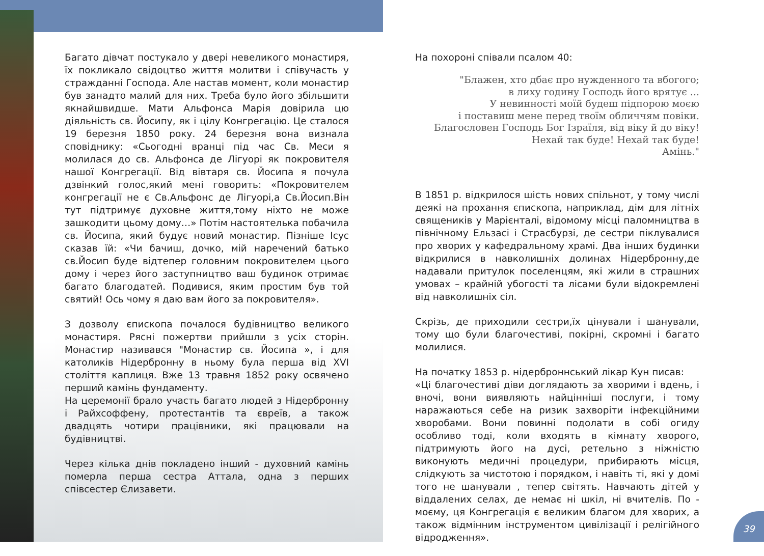Багато дівчат постукало у двері невеликого монастиря, їх покликало свідоцтво життя молитви і співучасть у стражданні Господа. Але настав момент, коли монастир був занадто малий для них. Треба було його збільшити якнайшвидше. Мати Альфонса Марія довірила цю діяльність св. Йосипу, як і цілу Конгрегацію. Це сталося 19 березня 1850 року. 24 березня вона визнала сповіднику: «Сьогодні вранці під час Св. Меси я молилася до св. Альфонса де Лігуорі як покровителя нашої Конгрегації. Від вівтаря св. Йосипа я почула дзвінкий голос,який мені говорить: «Покровителем конгрегації не є Св.Альфонс де Лігуорі,а Св.Йосип.Він тут підтримує духовне життя,тому ніхто не може зашкодити цьому дому…» Потім настоятелька побачила св. Йосипа, який будує новий монастир. Пізніше Ісус сказав їй: «Чи бачиш, дочко, мій наречений батько св.Йосип буде відтепер головним покровителем цього дому і через його заступництво ваш будинок отримає багато благодатей. Подивися, яким простим був той святий! Ось чому я даю вам його за покровителя».
З дозволу єпископа почалося будівництво великого монастиря. Рясні пожертви прийшли з усіх сторін. Монастир називався "Монастир св. Йосипа », і для католиків Нідербронну в ньому була перша від XVI століття каплиця. Вже 13 травня 1852 року освячено перший камінь фундаменту.
На церемонії брало участь багато людей з Нідербронну і Райхсоффену, протестантів та євреїв, а також двадцять чотири працівники, які працювали на будівництві.
Через кілька днів покладено інший - духовний камінь померла перша сестра Аттала, одна з перших співсестер Єлизавети.
На похороні співали псалом 40:
"Блажен, хто дбає про нужденного та вбогого;
в лиху годину Господь його врятує ...
У невинності моїй будеш підпорою моєю
і поставиш мене перед твоїм обличчям повіки.
Благословен Господь Бог Ізраїля, від віку й до віку!
Нехай так буде! Нехай так буде!
Амінь."
В 1851 р. відкрилося шість нових спільнот, у тому числі деякі на прохання єпископа, наприклад, дім для літніх священиків у Марієнталі, відомому місці паломництва в північному Ельзасі і Страсбурзі, де сестри піклувалися про хворих у кафедральному храмі. Два інших будинки відкрилися в навколишніх долинах Нідербронну,де надавали притулок поселенцям, які жили в страшних умовах – крайній убогості та лісами були відокремлені від навколишніх сіл.
Скрізь, де приходили сестри,їх цінували і шанували, тому що були благочестиві, покірні, скромні і багато молилися.
На початку 1853 р. нідерброннський лікар Кун писав:
«Ці благочестиві діви доглядають за хворими і вдень, і вночі, вони виявляють найцінніші послуги, і тому наражаються себе на ризик захворіти інфекційними хворобами. Вони повинні подолати в собі огиду особливо тоді, коли входять в кімнату хворого, підтримують його на дусі, ретельно з ніжністю виконують медичні процедури, прибирають місця, слідкують за чистотою і порядком, і навіть ті, які у домі того не шанували , тепер світять. Навчають дітей у віддалених селах, де немає ні шкіл, ні вчителів. По - моєму, ця Конгрегація є великим благом для хворих, а також відмінним інструментом цивілізації і релігійного відродження».
39